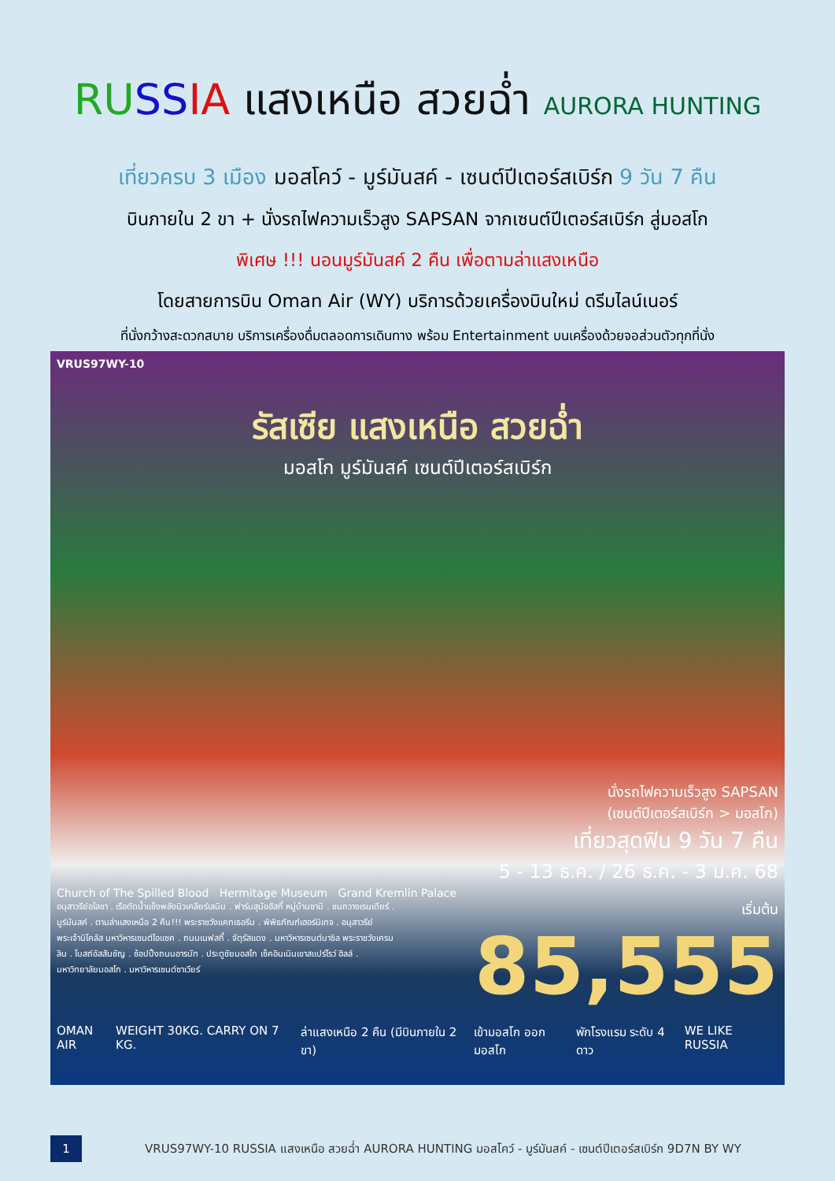RU SS IA แสงเหนือ สวยฉ่ำ AURORA HUNTING
เที่ยวครบ 3 เมือง มอสโคว์ - มูร์มันสค์ - เซนต์ปีเตอร์สเบิร์ก 9 วัน 7 คืน
บินภายใน 2 ขา + นั่งรถไฟความเร็วสูง SAPSAN จากเซนต์ปีเตอร์สเบิร์ก สู่มอสโก
พิเศษ !!! นอนมูร์มันสค์ 2 คืน เพื่อตามล่าแสงเหนือ
โดยสายการบิน Oman Air (WY) บริการด้วยเครื่องบินใหม่ ดรีมไลน์เนอร์
ที่นั่งกว้างสะดวกสบาย บริการเครื่องดื่มตลอดการเดินทาง พร้อม Entertainment บนเครื่องด้วยจอส่วนตัวทุกที่นั่ง
VRUS97WY-10
รัสเซีย แสงเหนือ สวยฉ่ำ
มอสโก มูร์มันสค์ เซนต์ปีเตอร์สเบิร์ก
นั่งรถไฟความเร็วสูง SAPSAN
(เซนต์ปีเตอร์สเบิร์ก > มอสโก)
เที่ยวสุดฟิน 9 วัน 7 คืน
5 - 13 ธ.ค. / 26 ธ.ค. - 3 ม.ค. 68
Church of The Spilled Blood Hermitage Museum Grand Kremlin Palace
อนุสาวรีย์อโลชา . เรือตัดน้ำแข็งพลังนิวเคลียร์เลนิน . ฟาร์มสุนัขฮัสกี้ หมู่บ้านซามิ . ชมกวางเรนเดียร์ . มูร์มันสค์ . ตามล่าแสงเหนือ 2 คืน!!! พระราชวังแคทเธอรีน . พิพิธภัณฑ์เฮอร์มิเทจ . อนุสาวรีย์พระเจ้านิโคลัส มหาวิหารเซนต์ไอแซค . ถนนเนฟสกี้ . จัตุรัสแดง . มหาวิหารเซนต์บาซิล พระราชวังเครมลิน . โบสถ์อัสสัมชัญ . ช้อปปิ้งถนนอารบัท . ประตูชัยมอสโก เซ็คอินเนินเขาสแปร์โรว์ ฮิลล์ . มหาวิทยาลัยมอสโก . มหาวิหารเซนต์ซาเวียร์
เริ่มต้น
85,555
OMAN AIR WEIGHT 30KG. CARRY ON 7 KG. ล่าแสงเหนือ 2 คืน (มีบินภายใน 2 ขา) เข้ามอสโก ออกมอสโก พักโรงแรม ระดับ 4 ดาว WE LIKE RUSSIA
1
VRUS97WY-10 RUSSIA แสงเหนือ สวยฉ่ำ AURORA HUNTING มอสโคว์ - มูร์มันสค์ - เซนต์ปีเตอร์สเบิร์ก 9D7N BY WY